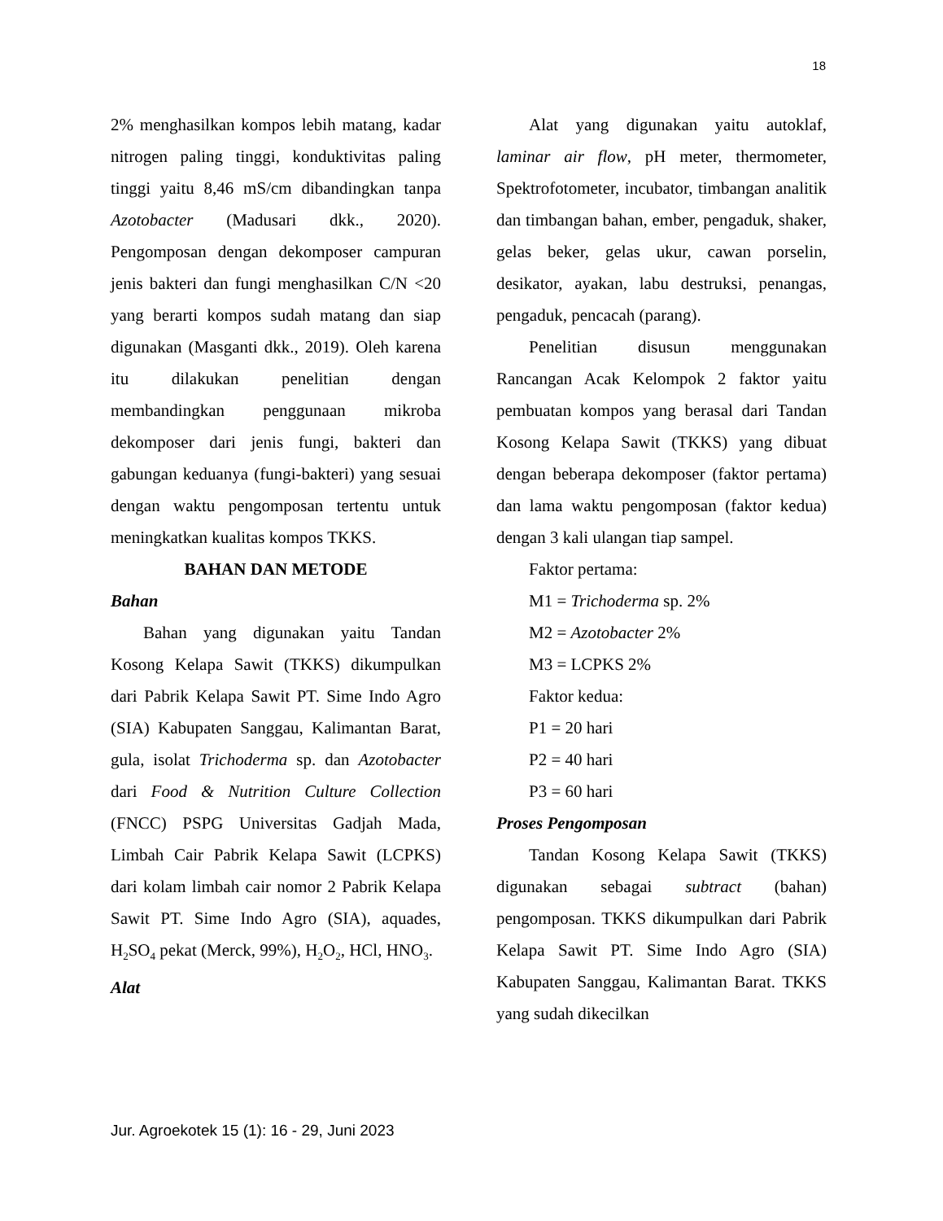18
2% menghasilkan kompos lebih matang, kadar nitrogen paling tinggi, konduktivitas paling tinggi yaitu 8,46 mS/cm dibandingkan tanpa Azotobacter (Madusari dkk., 2020). Pengomposan dengan dekomposer campuran jenis bakteri dan fungi menghasilkan C/N <20 yang berarti kompos sudah matang dan siap digunakan (Masganti dkk., 2019). Oleh karena itu dilakukan penelitian dengan membandingkan penggunaan mikroba dekomposer dari jenis fungi, bakteri dan gabungan keduanya (fungi-bakteri) yang sesuai dengan waktu pengomposan tertentu untuk meningkatkan kualitas kompos TKKS.
BAHAN DAN METODE
Bahan
Bahan yang digunakan yaitu Tandan Kosong Kelapa Sawit (TKKS) dikumpulkan dari Pabrik Kelapa Sawit PT. Sime Indo Agro (SIA) Kabupaten Sanggau, Kalimantan Barat, gula, isolat Trichoderma sp. dan Azotobacter dari Food & Nutrition Culture Collection (FNCC) PSPG Universitas Gadjah Mada, Limbah Cair Pabrik Kelapa Sawit (LCPKS) dari kolam limbah cair nomor 2 Pabrik Kelapa Sawit PT. Sime Indo Agro (SIA), aquades, H<sub>2</sub>SO<sub>4</sub> pekat (Merck, 99%), H<sub>2</sub>O<sub>2</sub>, HCl, HNO<sub>3</sub>.
Alat
Alat yang digunakan yaitu autoklaf, laminar air flow, pH meter, thermometer, Spektrofotometer, incubator, timbangan analitik dan timbangan bahan, ember, pengaduk, shaker, gelas beker, gelas ukur, cawan porselin, desikator, ayakan, labu destruksi, penangas, pengaduk, pencacah (parang).
Penelitian disusun menggunakan Rancangan Acak Kelompok 2 faktor yaitu pembuatan kompos yang berasal dari Tandan Kosong Kelapa Sawit (TKKS) yang dibuat dengan beberapa dekomposer (faktor pertama) dan lama waktu pengomposan (faktor kedua) dengan 3 kali ulangan tiap sampel.
Faktor pertama:
M1 = Trichoderma sp. 2%
M2 = Azotobacter 2%
M3 = LCPKS 2%
Faktor kedua:
P1 = 20 hari
P2 = 40 hari
P3 = 60 hari
Proses Pengomposan
Tandan Kosong Kelapa Sawit (TKKS) digunakan sebagai subtract (bahan) pengomposan. TKKS dikumpulkan dari Pabrik Kelapa Sawit PT. Sime Indo Agro (SIA) Kabupaten Sanggau, Kalimantan Barat. TKKS yang sudah dikecilkan
Jur. Agroekotek 15 (1): 16 - 29, Juni 2023